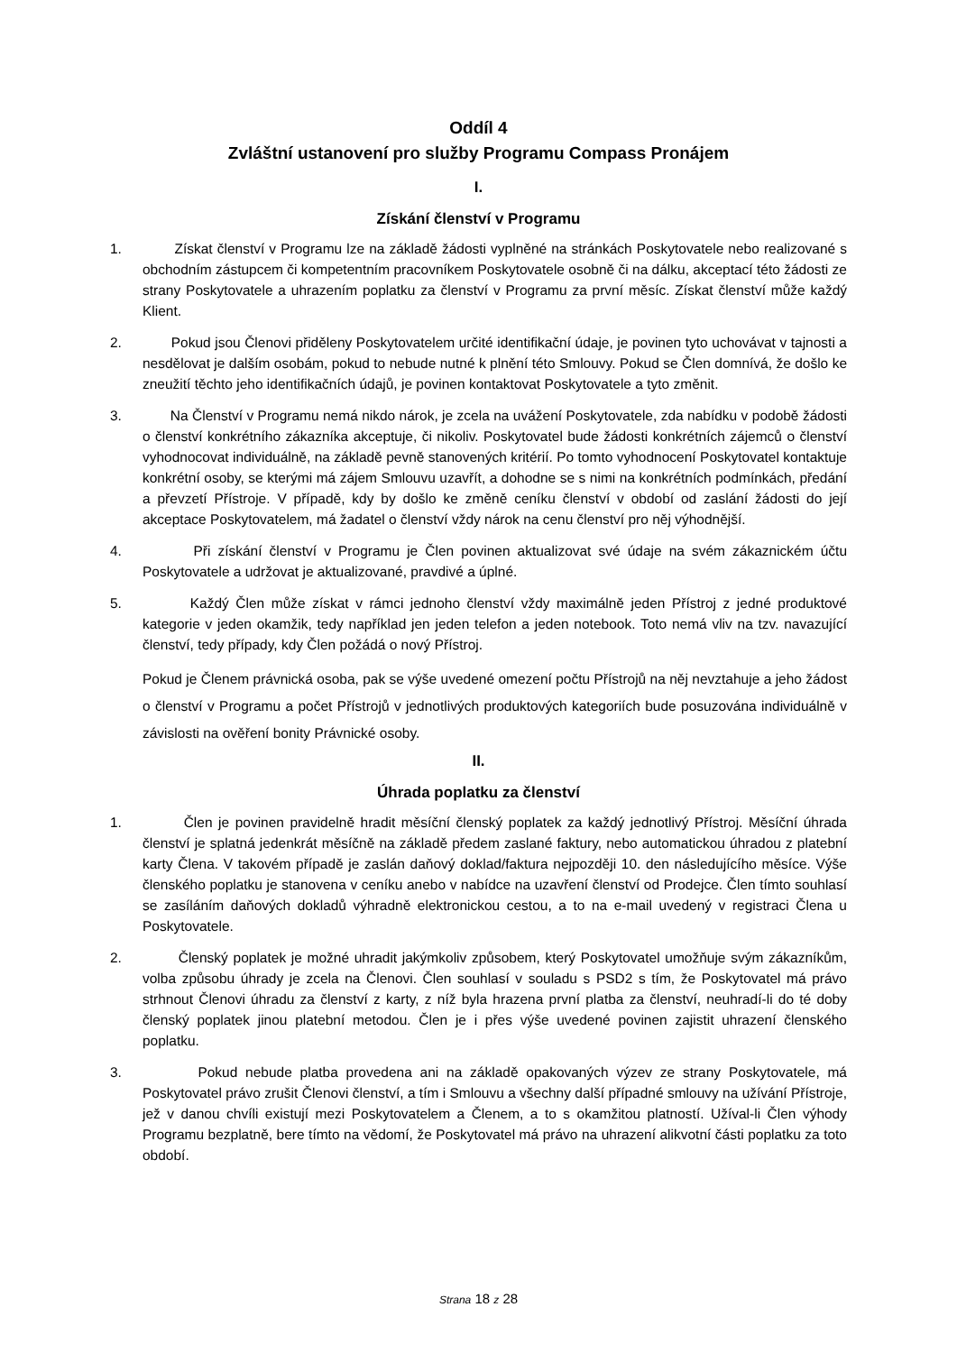Oddíl 4
Zvláštní ustanovení pro služby Programu Compass Pronájem
I.
Získání členství v Programu
1. Získat členství v Programu lze na základě žádosti vyplněné na stránkách Poskytovatele nebo realizované s obchodním zástupcem či kompetentním pracovníkem Poskytovatele osobně či na dálku, akceptací této žádosti ze strany Poskytovatele a uhrazením poplatku za členství v Programu za první měsíc. Získat členství může každý Klient.
2. Pokud jsou Členovi přiděleny Poskytovatelem určité identifikační údaje, je povinen tyto uchovávat v tajnosti a nesdělovat je dalším osobám, pokud to nebude nutné k plnění této Smlouvy. Pokud se Člen domnívá, že došlo ke zneužití těchto jeho identifikačních údajů, je povinen kontaktovat Poskytovatele a tyto změnit.
3. Na Členství v Programu nemá nikdo nárok, je zcela na uvážení Poskytovatele, zda nabídku v podobě žádosti o členství konkrétního zákazníka akceptuje, či nikoliv. Poskytovatel bude žádosti konkrétních zájemců o členství vyhodnocovat individuálně, na základě pevně stanovených kritérií. Po tomto vyhodnocení Poskytovatel kontaktuje konkrétní osoby, se kterými má zájem Smlouvu uzavřít, a dohodne se s nimi na konkrétních podmínkách, předání a převzetí Přístroje. V případě, kdy by došlo ke změně ceníku členství v období od zaslání žádosti do její akceptace Poskytovatelem, má žadatel o členství vždy nárok na cenu členství pro něj výhodnější.
4. Při získání členství v Programu je Člen povinen aktualizovat své údaje na svém zákaznickém účtu Poskytovatele a udržovat je aktualizované, pravdivé a úplné.
5. Každý Člen může získat v rámci jednoho členství vždy maximálně jeden Přístroj z jedné produktové kategorie v jeden okamžik, tedy například jen jeden telefon a jeden notebook. Toto nemá vliv na tzv. navazující členství, tedy případy, kdy Člen požádá o nový Přístroj.
Pokud je Členem právnická osoba, pak se výše uvedené omezení počtu Přístrojů na něj nevztahuje a jeho žádost o členství v Programu a počet Přístrojů v jednotlivých produktových kategoriích bude posuzována individuálně v závislosti na ověření bonity Právnické osoby.
II.
Úhrada poplatku za členství
1. Člen je povinen pravidelně hradit měsíční členský poplatek za každý jednotlivý Přístroj. Měsíční úhrada členství je splatná jedenkrát měsíčně na základě předem zaslané faktury, nebo automatickou úhradou z platební karty Člena. V takovém případě je zaslán daňový doklad/faktura nejpozději 10. den následujícího měsíce. Výše členského poplatku je stanovena v ceníku anebo v nabídce na uzavření členství od Prodejce. Člen tímto souhlasí se zasíláním daňových dokladů výhradně elektronickou cestou, a to na e-mail uvedený v registraci Člena u Poskytovatele.
2. Členský poplatek je možné uhradit jakýmkoliv způsobem, který Poskytovatel umožňuje svým zákazníkům, volba způsobu úhrady je zcela na Členovi. Člen souhlasí v souladu s PSD2 s tím, že Poskytovatel má právo strhnout Členovi úhradu za členství z karty, z níž byla hrazena první platba za členství, neuhradí-li do té doby členský poplatek jinou platební metodou. Člen je i přes výše uvedené povinen zajistit uhrazení členského poplatku.
3. Pokud nebude platba provedena ani na základě opakovaných výzev ze strany Poskytovatele, má Poskytovatel právo zrušit Členovi členství, a tím i Smlouvu a všechny další případné smlouvy na užívání Přístroje, jež v danou chvíli existují mezi Poskytovatelem a Členem, a to s okamžitou platností. Užíval-li Člen výhody Programu bezplatně, bere tímto na vědomí, že Poskytovatel má právo na uhrazení alikvotní části poplatku za toto období.
Strana 18 z 28